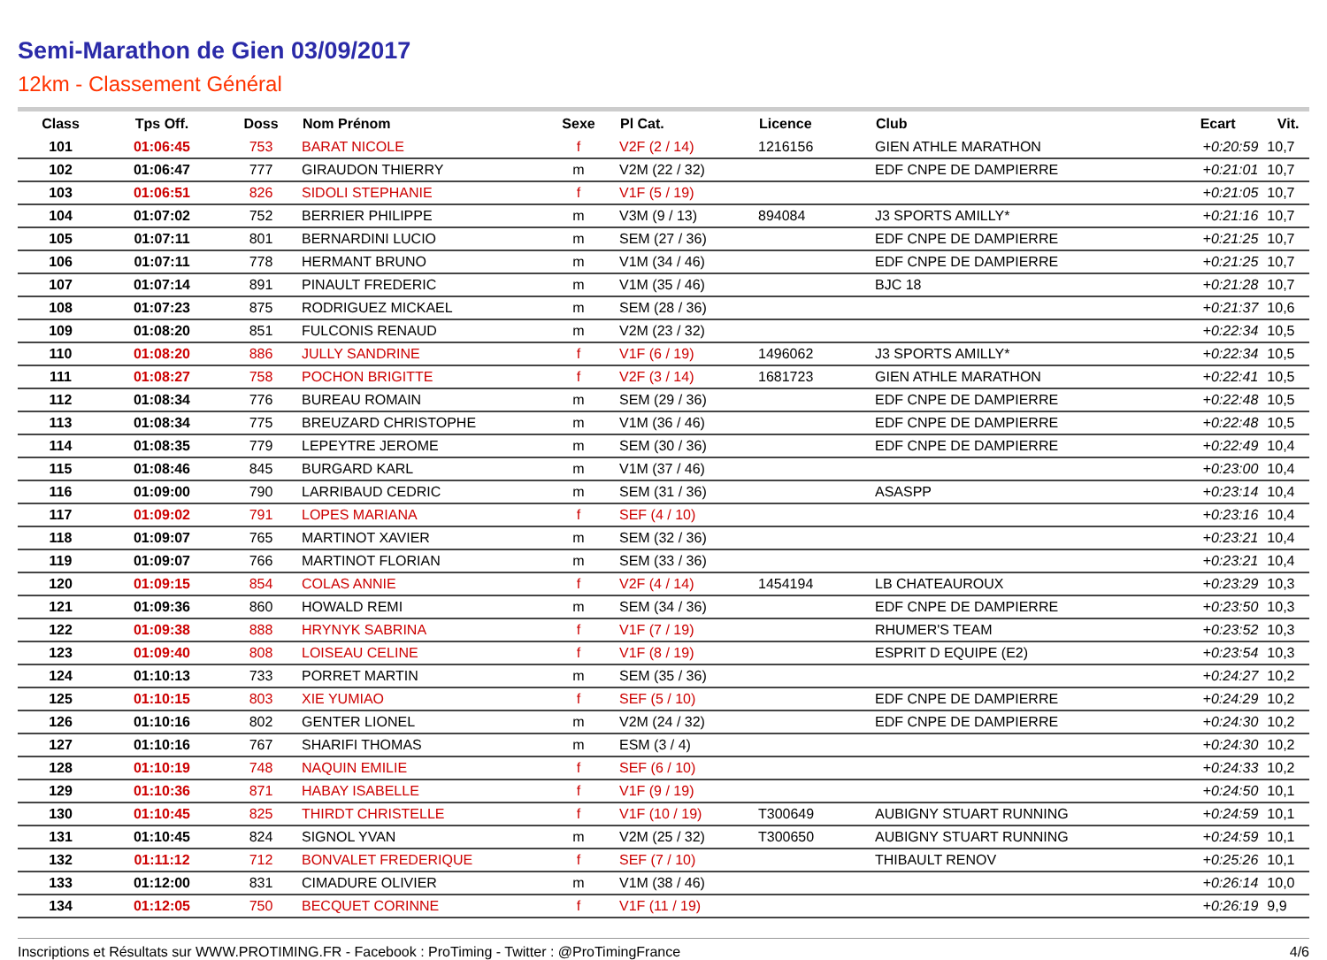Semi-Marathon de Gien 03/09/2017
12km - Classement Général
| Class | Tps Off. | Doss | Nom Prénom | Sexe | Pl Cat. | Licence | Club | Ecart | Vit. |
| --- | --- | --- | --- | --- | --- | --- | --- | --- | --- |
| 101 | 01:06:45 | 753 | BARAT NICOLE | f | V2F (2 / 14) | 1216156 | GIEN ATHLE MARATHON | +0:20:59 | 10,7 |
| 102 | 01:06:47 | 777 | GIRAUDON THIERRY | m | V2M (22 / 32) | | EDF CNPE DE DAMPIERRE | +0:21:01 | 10,7 |
| 103 | 01:06:51 | 826 | SIDOLI STEPHANIE | f | V1F (5 / 19) | | | +0:21:05 | 10,7 |
| 104 | 01:07:02 | 752 | BERRIER PHILIPPE | m | V3M (9 / 13) | 894084 | J3 SPORTS AMILLY* | +0:21:16 | 10,7 |
| 105 | 01:07:11 | 801 | BERNARDINI LUCIO | m | SEM (27 / 36) | | EDF CNPE DE DAMPIERRE | +0:21:25 | 10,7 |
| 106 | 01:07:11 | 778 | HERMANT BRUNO | m | V1M (34 / 46) | | EDF CNPE DE DAMPIERRE | +0:21:25 | 10,7 |
| 107 | 01:07:14 | 891 | PINAULT FREDERIC | m | V1M (35 / 46) | | BJC 18 | +0:21:28 | 10,7 |
| 108 | 01:07:23 | 875 | RODRIGUEZ MICKAEL | m | SEM (28 / 36) | | | +0:21:37 | 10,6 |
| 109 | 01:08:20 | 851 | FULCONIS RENAUD | m | V2M (23 / 32) | | | +0:22:34 | 10,5 |
| 110 | 01:08:20 | 886 | JULLY SANDRINE | f | V1F (6 / 19) | 1496062 | J3 SPORTS AMILLY* | +0:22:34 | 10,5 |
| 111 | 01:08:27 | 758 | POCHON BRIGITTE | f | V2F (3 / 14) | 1681723 | GIEN ATHLE MARATHON | +0:22:41 | 10,5 |
| 112 | 01:08:34 | 776 | BUREAU ROMAIN | m | SEM (29 / 36) | | EDF CNPE DE DAMPIERRE | +0:22:48 | 10,5 |
| 113 | 01:08:34 | 775 | BREUZARD CHRISTOPHE | m | V1M (36 / 46) | | EDF CNPE DE DAMPIERRE | +0:22:48 | 10,5 |
| 114 | 01:08:35 | 779 | LEPEYTRE JEROME | m | SEM (30 / 36) | | EDF CNPE DE DAMPIERRE | +0:22:49 | 10,4 |
| 115 | 01:08:46 | 845 | BURGARD KARL | m | V1M (37 / 46) | | | +0:23:00 | 10,4 |
| 116 | 01:09:00 | 790 | LARRIBAUD CEDRIC | m | SEM (31 / 36) | | ASASPP | +0:23:14 | 10,4 |
| 117 | 01:09:02 | 791 | LOPES MARIANA | f | SEF (4 / 10) | | | +0:23:16 | 10,4 |
| 118 | 01:09:07 | 765 | MARTINOT XAVIER | m | SEM (32 / 36) | | | +0:23:21 | 10,4 |
| 119 | 01:09:07 | 766 | MARTINOT FLORIAN | m | SEM (33 / 36) | | | +0:23:21 | 10,4 |
| 120 | 01:09:15 | 854 | COLAS ANNIE | f | V2F (4 / 14) | 1454194 | LB CHATEAUROUX | +0:23:29 | 10,3 |
| 121 | 01:09:36 | 860 | HOWALD REMI | m | SEM (34 / 36) | | EDF CNPE DE DAMPIERRE | +0:23:50 | 10,3 |
| 122 | 01:09:38 | 888 | HRYNYK SABRINA | f | V1F (7 / 19) | | RHUMER'S TEAM | +0:23:52 | 10,3 |
| 123 | 01:09:40 | 808 | LOISEAU CELINE | f | V1F (8 / 19) | | ESPRIT D EQUIPE (E2) | +0:23:54 | 10,3 |
| 124 | 01:10:13 | 733 | PORRET MARTIN | m | SEM (35 / 36) | | | +0:24:27 | 10,2 |
| 125 | 01:10:15 | 803 | XIE YUMIAO | f | SEF (5 / 10) | | EDF CNPE DE DAMPIERRE | +0:24:29 | 10,2 |
| 126 | 01:10:16 | 802 | GENTER LIONEL | m | V2M (24 / 32) | | EDF CNPE DE DAMPIERRE | +0:24:30 | 10,2 |
| 127 | 01:10:16 | 767 | SHARIFI THOMAS | m | ESM (3 / 4) | | | +0:24:30 | 10,2 |
| 128 | 01:10:19 | 748 | NAQUIN EMILIE | f | SEF (6 / 10) | | | +0:24:33 | 10,2 |
| 129 | 01:10:36 | 871 | HABAY ISABELLE | f | V1F (9 / 19) | | | +0:24:50 | 10,1 |
| 130 | 01:10:45 | 825 | THIRDT CHRISTELLE | f | V1F (10 / 19) | T300649 | AUBIGNY STUART RUNNING | +0:24:59 | 10,1 |
| 131 | 01:10:45 | 824 | SIGNOL YVAN | m | V2M (25 / 32) | T300650 | AUBIGNY STUART RUNNING | +0:24:59 | 10,1 |
| 132 | 01:11:12 | 712 | BONVALET FREDERIQUE | f | SEF (7 / 10) | | THIBAULT RENOV | +0:25:26 | 10,1 |
| 133 | 01:12:00 | 831 | CIMADURE OLIVIER | m | V1M (38 / 46) | | | +0:26:14 | 10,0 |
| 134 | 01:12:05 | 750 | BECQUET CORINNE | f | V1F (11 / 19) | | | +0:26:19 | 9,9 |
Inscriptions et Résultats sur WWW.PROTIMING.FR - Facebook : ProTiming - Twitter : @ProTimingFrance 4/6